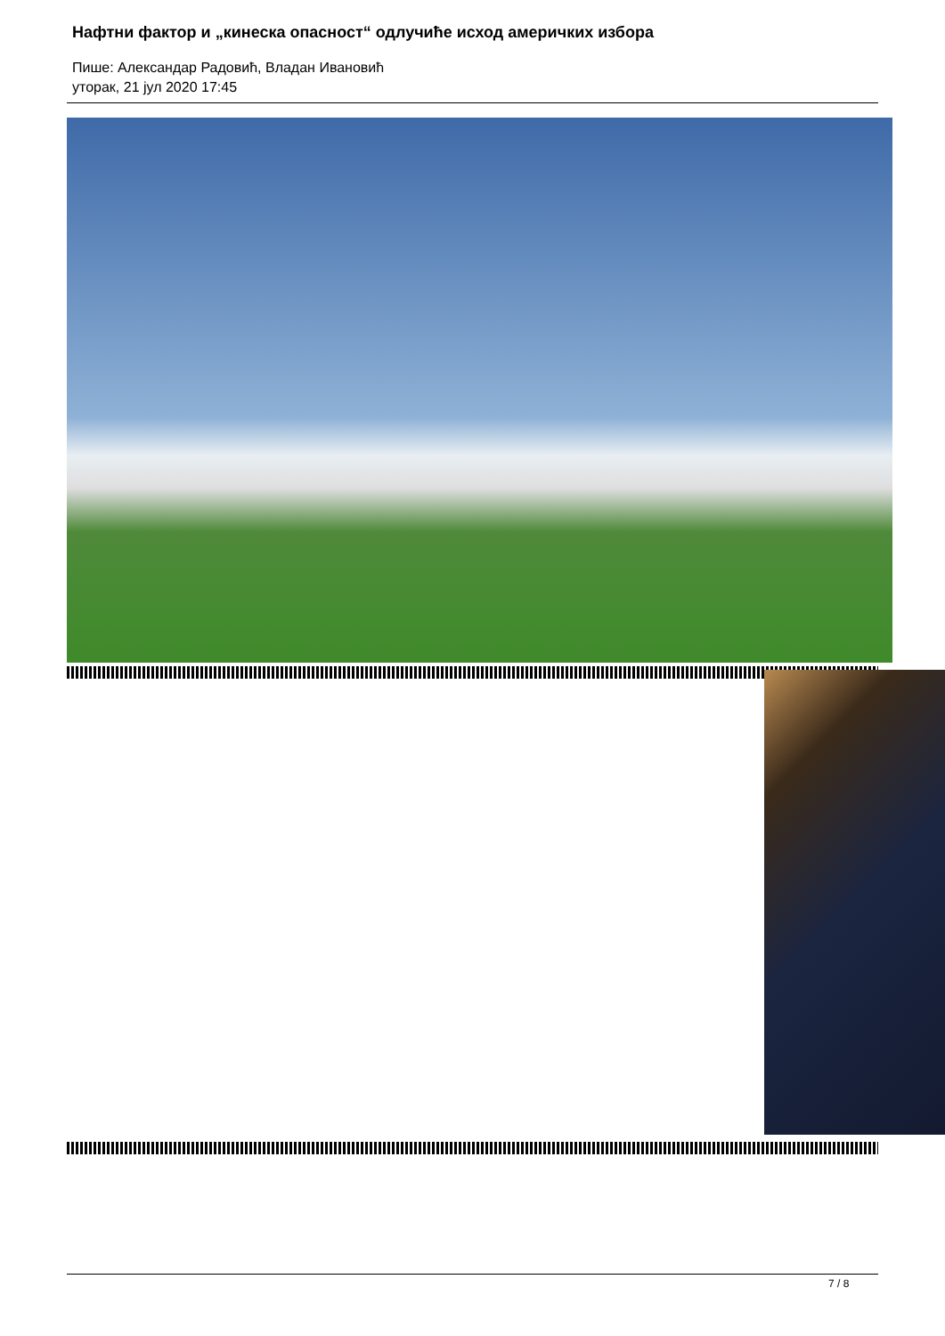Нафтни фактор и „кинеска опасност“ одлучиће исход америчких избора
Пише: Александар Радовић, Владан Ивановић
уторак, 21 јул 2020 17:45
7 / 8